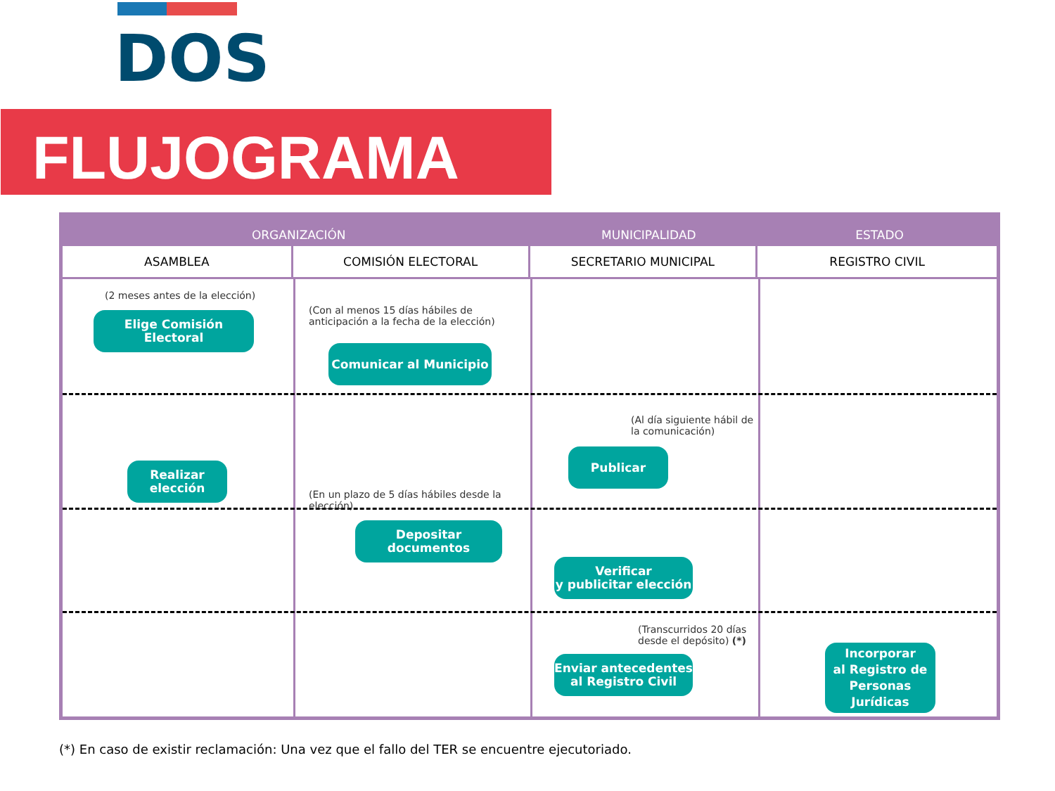DOS
FLUJOGRAMA
ORGANIZACIÓN
MUNICIPALIDAD
ESTADO
ASAMBLEA COMISIÓN ELECTORAL SECRETARIO MUNICIPAL REGISTRO CIVIL
(2 meses antes de la elección)
Elige Comisión Electoral
(Con al menos 15 días hábiles de
anticipación a la fecha de la elección)
Comunicar al Municipio
(Al día siguiente hábil de
la comunicación)
Publicar
Realizar
elección
(En un plazo de 5 días hábiles desde la
elección)
Depositar documentos
Verificar
y publicitar elección
(Transcurridos 20 días
desde el depósito) (*)
Enviar antecedentes
al Registro Civil
Incorporar
al Registro de
Personas Jurídicas
(*) En caso de existir reclamación: Una vez que el fallo del TER se encuentre ejecutoriado.